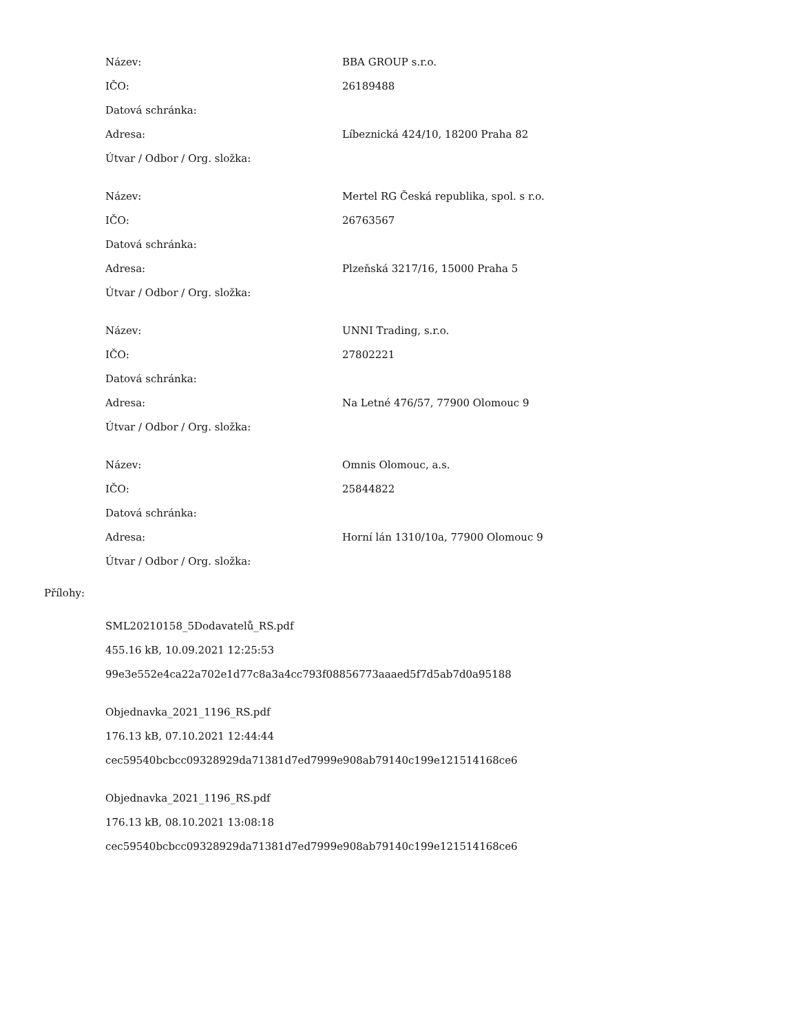Název: BBA GROUP s.r.o.
IČO: 26189488
Datová schránka:
Adresa:
Líbeznická 424/10, 18200 Praha 82
Útvar / Odbor / Org. složka:
Název:
Mertel RG Česká republika, spol. s r.o.
IČO: 26763567
Datová schránka:
Adresa:
Plzeňská 3217/16, 15000 Praha 5
Útvar / Odbor / Org. složka:
Název: UNNI Trading, s.r.o.
IČO: 27802221
Datová schránka:
Adresa:
Na Letné 476/57, 77900 Olomouc 9
Útvar / Odbor / Org. složka:
Název: Omnis Olomouc, a.s.
IČO: 25844822
Datová schránka:
Adresa:
Horní lán 1310/10a, 77900 Olomouc 9
Útvar / Odbor / Org. složka:
Přílohy:
SML20210158_5Dodavatelů_RS.pdf
455.16 kB, 10.09.2021 12:25:53
99e3e552e4ca22a702e1d77c8a3a4cc793f08856773aaaed5f7d5ab7d0a95188
Objednavka_2021_1196_RS.pdf
176.13 kB, 07.10.2021 12:44:44
cec59540bcbcc09328929da71381d7ed7999e908ab79140c199e121514168ce6
Objednavka_2021_1196_RS.pdf
176.13 kB, 08.10.2021 13:08:18
cec59540bcbcc09328929da71381d7ed7999e908ab79140c199e121514168ce6